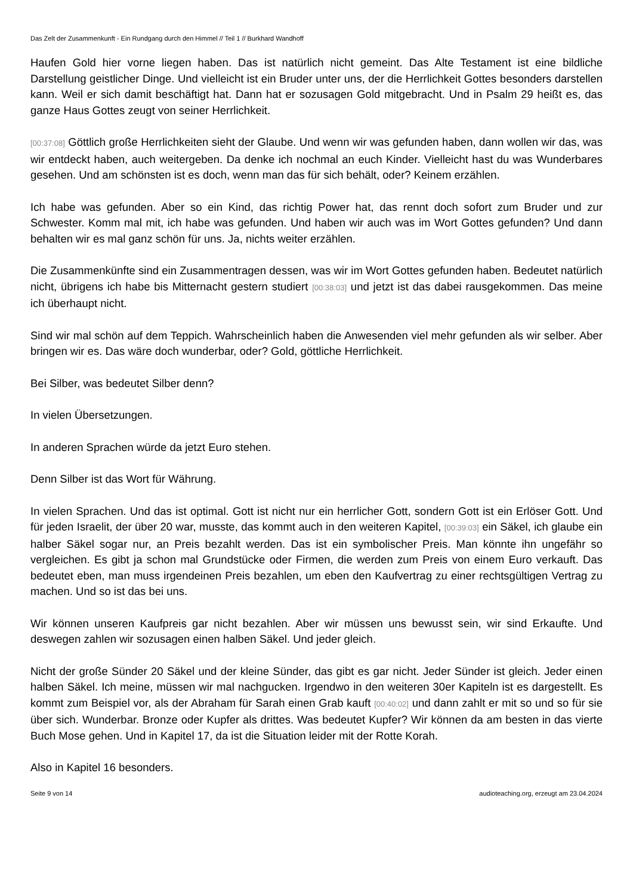Das Zelt der Zusammenkunft - Ein Rundgang durch den Himmel // Teil 1 // Burkhard Wandhoff
Haufen Gold hier vorne liegen haben. Das ist natürlich nicht gemeint. Das Alte Testament ist eine bildliche Darstellung geistlicher Dinge. Und vielleicht ist ein Bruder unter uns, der die Herrlichkeit Gottes besonders darstellen kann. Weil er sich damit beschäftigt hat. Dann hat er sozusagen Gold mitgebracht. Und in Psalm 29 heißt es, das ganze Haus Gottes zeugt von seiner Herrlichkeit.
[00:37:08] Göttlich große Herrlichkeiten sieht der Glaube. Und wenn wir was gefunden haben, dann wollen wir das, was wir entdeckt haben, auch weitergeben. Da denke ich nochmal an euch Kinder. Vielleicht hast du was Wunderbares gesehen. Und am schönsten ist es doch, wenn man das für sich behält, oder? Keinem erzählen.
Ich habe was gefunden. Aber so ein Kind, das richtig Power hat, das rennt doch sofort zum Bruder und zur Schwester. Komm mal mit, ich habe was gefunden. Und haben wir auch was im Wort Gottes gefunden? Und dann behalten wir es mal ganz schön für uns. Ja, nichts weiter erzählen.
Die Zusammenkünfte sind ein Zusammentragen dessen, was wir im Wort Gottes gefunden haben. Bedeutet natürlich nicht, übrigens ich habe bis Mitternacht gestern studiert [00:38:03] und jetzt ist das dabei rausgekommen. Das meine ich überhaupt nicht.
Sind wir mal schön auf dem Teppich. Wahrscheinlich haben die Anwesenden viel mehr gefunden als wir selber. Aber bringen wir es. Das wäre doch wunderbar, oder? Gold, göttliche Herrlichkeit.
Bei Silber, was bedeutet Silber denn?
In vielen Übersetzungen.
In anderen Sprachen würde da jetzt Euro stehen.
Denn Silber ist das Wort für Währung.
In vielen Sprachen. Und das ist optimal. Gott ist nicht nur ein herrlicher Gott, sondern Gott ist ein Erlöser Gott. Und für jeden Israelit, der über 20 war, musste, das kommt auch in den weiteren Kapitel, [00:39:03] ein Säkel, ich glaube ein halber Säkel sogar nur, an Preis bezahlt werden. Das ist ein symbolischer Preis. Man könnte ihn ungefähr so vergleichen. Es gibt ja schon mal Grundstücke oder Firmen, die werden zum Preis von einem Euro verkauft. Das bedeutet eben, man muss irgendeinen Preis bezahlen, um eben den Kaufvertrag zu einer rechtsgültigen Vertrag zu machen. Und so ist das bei uns.
Wir können unseren Kaufpreis gar nicht bezahlen. Aber wir müssen uns bewusst sein, wir sind Erkaufte. Und deswegen zahlen wir sozusagen einen halben Säkel. Und jeder gleich.
Nicht der große Sünder 20 Säkel und der kleine Sünder, das gibt es gar nicht. Jeder Sünder ist gleich. Jeder einen halben Säkel. Ich meine, müssen wir mal nachgucken. Irgendwo in den weiteren 30er Kapiteln ist es dargestellt. Es kommt zum Beispiel vor, als der Abraham für Sarah einen Grab kauft [00:40:02] und dann zahlt er mit so und so für sie über sich. Wunderbar. Bronze oder Kupfer als drittes. Was bedeutet Kupfer? Wir können da am besten in das vierte Buch Mose gehen. Und in Kapitel 17, da ist die Situation leider mit der Rotte Korah.
Also in Kapitel 16 besonders.
Seite 9 von 14 audioteaching.org, erzeugt am 23.04.2024